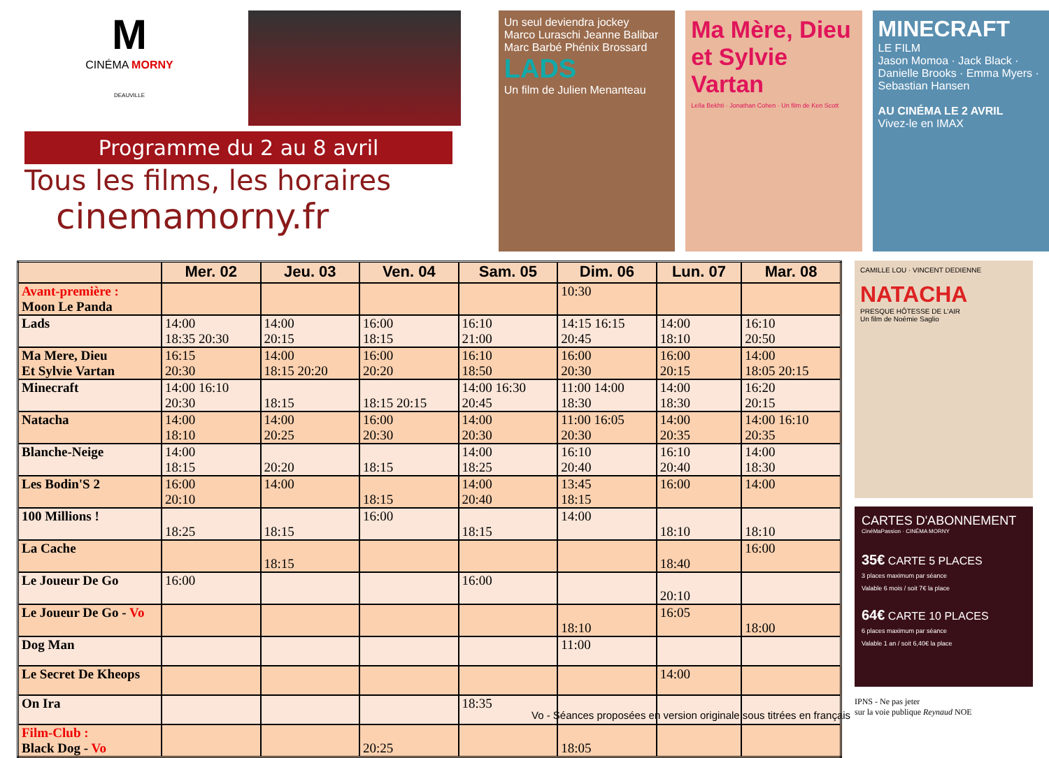M
CINÉMA MORNY
DEAUVILLE
Programme du 2 au 8 avril
Tous les films, les horaires
cinemamorny.fr
Un seul deviendra jockey
Marco Luraschi Jeanne Balibar Marc Barbé Phénix Brossard
LADS
Un film de Julien Menanteau
Ma Mère, Dieu et Sylvie Vartan
Leïla Bekhti · Jonathan Cohen · Un film de Ken Scott
MINECRAFT
LE FILM
Jason Momoa · Jack Black · Danielle Brooks · Emma Myers · Sebastian Hansen
AU CINÉMA LE 2 AVRIL
Vivez-le en IMAX
| | Mer. 02 | Jeu. 03 | Ven. 04 | Sam. 05 | Dim. 06 | Lun. 07 | Mar. 08 |
| --- | --- | --- | --- | --- | --- | --- | --- |
| Avant-première : Moon Le Panda | | | | | 10:30 | | |
| Lads | 14:00 18:35 20:30 | 14:00 20:15 | 16:00 18:15 | 16:10 21:00 | 14:15 16:15 20:45 | 14:00 18:10 | 16:10 20:50 |
| Ma Mere, Dieu Et Sylvie Vartan | 16:15 20:30 | 14:00 18:15 20:20 | 16:00 20:20 | 16:10 18:50 | 16:00 20:30 | 16:00 20:15 | 14:00 18:05 20:15 |
| Minecraft | 14:00 16:10 20:30 | 18:15 | 18:15 20:15 | 14:00 16:30 20:45 | 11:00 14:00 18:30 | 14:00 18:30 | 16:20 20:15 |
| Natacha | 14:00 18:10 | 14:00 20:25 | 16:00 20:30 | 14:00 20:30 | 11:00 16:05 20:30 | 14:00 20:35 | 14:00 16:10 20:35 |
| Blanche-Neige | 14:00 18:15 | 20:20 | 18:15 | 14:00 18:25 | 16:10 20:40 | 16:10 20:40 | 14:00 18:30 |
| Les Bodin'S 2 | 16:00 20:10 | 14:00 | 18:15 | 14:00 20:40 | 13:45 18:15 | 16:00 | 14:00 |
| 100 Millions ! | 18:25 | 18:15 | 16:00 | 18:15 | 14:00 | 18:10 | 18:10 |
| La Cache | | 18:15 | | | | 18:40 | 16:00 |
| Le Joueur De Go | 16:00 | | | 16:00 | | 20:10 | |
| Le Joueur De Go - Vo | | | | | 18:10 | 16:05 | 18:00 |
| Dog Man | | | | | 11:00 | | |
| Le Secret De Kheops | | | | | | 14:00 | |
| On Ira | | | | 18:35 | | | |
| Film-Club : Black Dog - Vo | | | 20:25 | | 18:05 | | |
CAMILLE LOU · VINCENT DEDIENNE
NATACHA
PRESQUE HÔTESSE DE L'AIR
Un film de Noémie Saglio
CARTES D'ABONNEMENT
CinéMaPassion · CINÉMA MORNY
35€ CARTE 5 PLACES
3 places maximum par séance
Valable 6 mois / soit 7€ la place
64€ CARTE 10 PLACES
6 places maximum par séance
Valable 1 an / soit 6,40€ la place
IPNS - Ne pas jeter
sur la voie publique Reynaud NOE
Vo - Séances proposées en version originale sous titrées en français